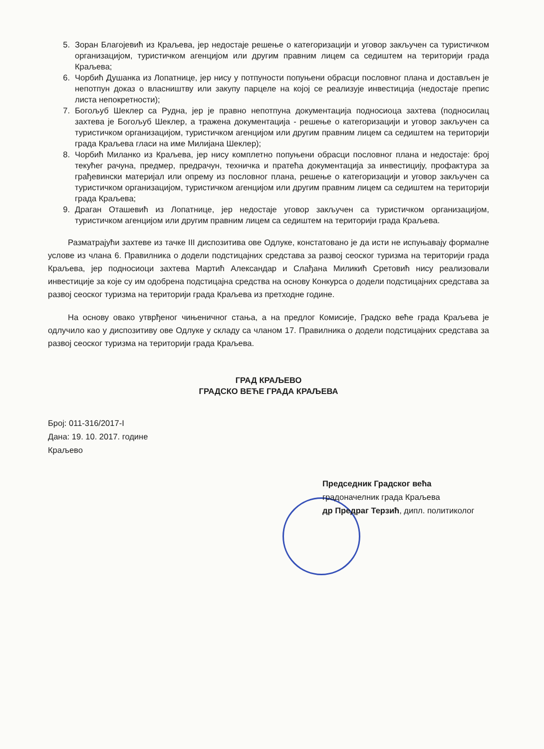5. Зоран Благојевић из Краљева, јер недостаје решење о категоризацији и уговор закључен са туристичком организацијом, туристичком агенцијом или другим правним лицем са седиштем на територији града Краљева;
6. Чорбић Душанка из Лопатнице, јер нису у потпуности попуњени обрасци пословног плана и достављен је непотпун доказ о власништву или закупу парцеле на којој се реализује инвестиција (недостаје препис листа непокретности);
7. Богољуб Шеклер са Рудна, јер је правно непотпуна документација подносиоца захтева (подносилац захтева је Богољуб Шеклер, а тражена документација - решење о категоризацији и уговор закључен са туристичком организацијом, туристичком агенцијом или другим правним лицем са седиштем на територији града Краљева гласи на име Милијана Шеклер);
8. Чорбић Миланко из Краљева, јер нису комплетно попуњени обрасци пословног плана и недостаје: број текућег рачуна, предмер, предрачун, техничка и пратећа документација за инвестицију, профактура за грађевински материјал или опрему из пословног плана, решење о категоризацији и уговор закључен са туристичком организацијом, туристичком агенцијом или другим правним лицем са седиштем на територији града Краљева;
9. Драган Оташевић из Лопатнице, јер недостаје уговор закључен са туристичком организацијом, туристичком агенцијом или другим правним лицем са седиштем на територији града Краљева.
Разматрајући захтеве из тачке III диспозитива ове Одлуке, констатовано је да исти не испуњавају формалне услове из члана 6. Правилника о додели подстицајних средстава за развој сеоског туризма на територији града Краљева, јер подносиоци захтева Мартић Александар и Слађана Миликић Сретовић нису реализовали инвестиције за које су им одобрена подстицајна средства на основу Конкурса о додели подстицајних средстава за развој сеоског туризма на територији града Краљева из претходне године.
На основу овако утврђеног чињеничног стања, а на предлог Комисије, Градско веће града Краљева је одлучило као у диспозитиву ове Одлуке у складу са чланом 17. Правилника о додели подстицајних средстава за развој сеоског туризма на територији града Краљева.
ГРАД КРАЉЕВО
ГРАДСКО ВЕЋЕ ГРАДА КРАЉЕВА
Број: 011-316/2017-I
Дана: 19. 10. 2017. године
Краљево
Председник Градског већа
градоначелник града Краљева
др Предраг Терзић, дипл. политиколог